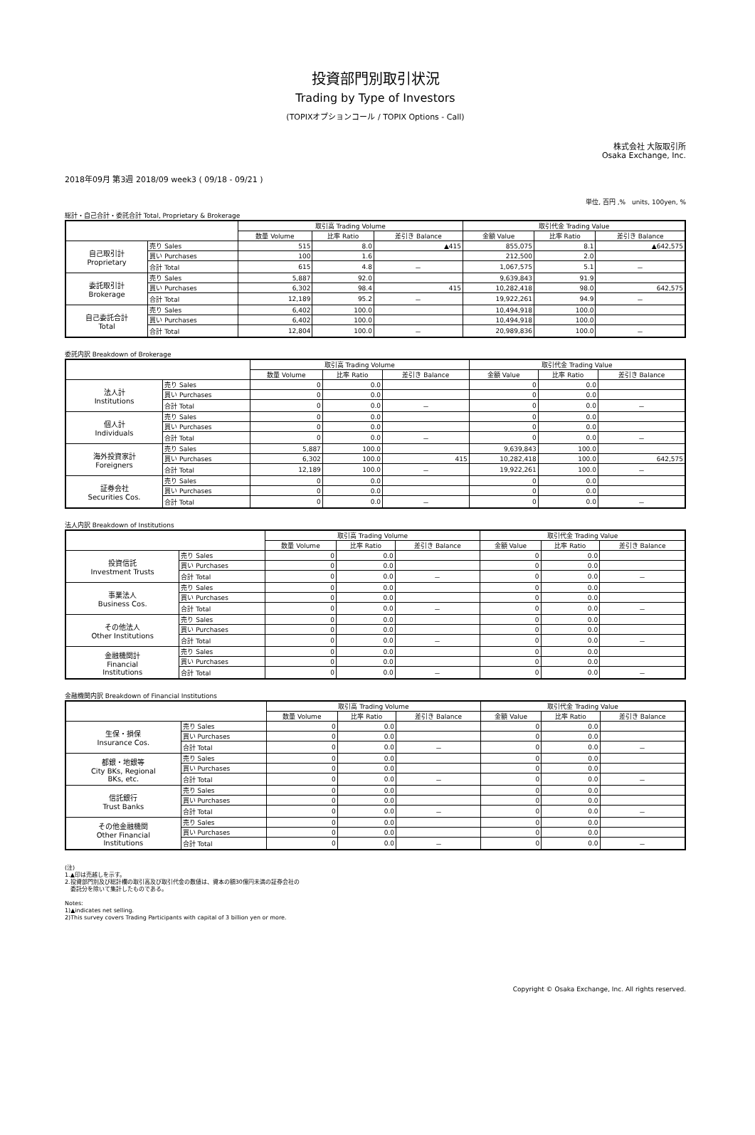投資部門別取引状況
Trading by Type of Investors
(TOPIXオプションコール / TOPIX Options - Call)
株式会社 大阪取引所
Osaka Exchange, Inc.
2018年09月 第3週 2018/09 week3 ( 09/18 - 09/21 )
単位, 百円 ,%　units, 100yen, %
総計・自己合計・委託合計 Total, Proprietary & Brokerage
| | | 取引高 Trading Volume | | | 取引代金 Trading Value | | |
| --- | --- | --- | --- | --- | --- | --- | --- |
| | | 数量 Volume | 比率 Ratio | 差引き Balance | 金額 Value | 比率 Ratio | 差引き Balance |
| 自己取引計 Proprietary | 売り Sales | 515 | 8.0 | ▲415 | 855,075 | 8.1 | ▲642,575 |
| | 買い Purchases | 100 | 1.6 | | 212,500 | 2.0 | |
| | 合計 Total | 615 | 4.8 | － | 1,067,575 | 5.1 | － |
| 委託取引計 Brokerage | 売り Sales | 5,887 | 92.0 | | 9,639,843 | 91.9 | |
| | 買い Purchases | 6,302 | 98.4 | 415 | 10,282,418 | 98.0 | 642,575 |
| | 合計 Total | 12,189 | 95.2 | － | 19,922,261 | 94.9 | － |
| 自己委託合計 Total | 売り Sales | 6,402 | 100.0 | | 10,494,918 | 100.0 | |
| | 買い Purchases | 6,402 | 100.0 | | 10,494,918 | 100.0 | |
| | 合計 Total | 12,804 | 100.0 | － | 20,989,836 | 100.0 | － |
委託内訳 Breakdown of Brokerage
| | | 取引高 Trading Volume | | | 取引代金 Trading Value | | |
| --- | --- | --- | --- | --- | --- | --- | --- |
| | | 数量 Volume | 比率 Ratio | 差引き Balance | 金額 Value | 比率 Ratio | 差引き Balance |
| 法人計 Institutions | 売り Sales | 0 | 0.0 | | 0 | 0.0 | |
| | 買い Purchases | 0 | 0.0 | | 0 | 0.0 | |
| | 合計 Total | 0 | 0.0 | － | 0 | 0.0 | － |
| 個人計 Individuals | 売り Sales | 0 | 0.0 | | 0 | 0.0 | |
| | 買い Purchases | 0 | 0.0 | | 0 | 0.0 | |
| | 合計 Total | 0 | 0.0 | － | 0 | 0.0 | － |
| 海外投資家計 Foreigners | 売り Sales | 5,887 | 100.0 | | 9,639,843 | 100.0 | |
| | 買い Purchases | 6,302 | 100.0 | 415 | 10,282,418 | 100.0 | 642,575 |
| | 合計 Total | 12,189 | 100.0 | － | 19,922,261 | 100.0 | － |
| 証券会社 Securities Cos. | 売り Sales | 0 | 0.0 | | 0 | 0.0 | |
| | 買い Purchases | 0 | 0.0 | | 0 | 0.0 | |
| | 合計 Total | 0 | 0.0 | － | 0 | 0.0 | － |
法人内訳 Breakdown of Institutions
| | | 取引高 Trading Volume | | | 取引代金 Trading Value | | |
| --- | --- | --- | --- | --- | --- | --- | --- |
| | | 数量 Volume | 比率 Ratio | 差引き Balance | 金額 Value | 比率 Ratio | 差引き Balance |
| 投資信託 Investment Trusts | 売り Sales | 0 | 0.0 | | 0 | 0.0 | |
| | 買い Purchases | 0 | 0.0 | | 0 | 0.0 | |
| | 合計 Total | 0 | 0.0 | － | 0 | 0.0 | － |
| 事業法人 Business Cos. | 売り Sales | 0 | 0.0 | | 0 | 0.0 | |
| | 買い Purchases | 0 | 0.0 | | 0 | 0.0 | |
| | 合計 Total | 0 | 0.0 | － | 0 | 0.0 | － |
| その他法人 Other Institutions | 売り Sales | 0 | 0.0 | | 0 | 0.0 | |
| | 買い Purchases | 0 | 0.0 | | 0 | 0.0 | |
| | 合計 Total | 0 | 0.0 | － | 0 | 0.0 | － |
| 金融機関計 Financial Institutions | 売り Sales | 0 | 0.0 | | 0 | 0.0 | |
| | 買い Purchases | 0 | 0.0 | | 0 | 0.0 | |
| | 合計 Total | 0 | 0.0 | － | 0 | 0.0 | － |
金融機関内訳 Breakdown of Financial Institutions
| | | 取引高 Trading Volume | | | 取引代金 Trading Value | | |
| --- | --- | --- | --- | --- | --- | --- | --- |
| | | 数量 Volume | 比率 Ratio | 差引き Balance | 金額 Value | 比率 Ratio | 差引き Balance |
| 生保・損保 Insurance Cos. | 売り Sales | 0 | 0.0 | | 0 | 0.0 | |
| | 買い Purchases | 0 | 0.0 | | 0 | 0.0 | |
| | 合計 Total | 0 | 0.0 | － | 0 | 0.0 | － |
| 都銀・地銀等 City BKs, Regional BKs, etc. | 売り Sales | 0 | 0.0 | | 0 | 0.0 | |
| | 買い Purchases | 0 | 0.0 | | 0 | 0.0 | |
| | 合計 Total | 0 | 0.0 | － | 0 | 0.0 | － |
| 信託銀行 Trust Banks | 売り Sales | 0 | 0.0 | | 0 | 0.0 | |
| | 買い Purchases | 0 | 0.0 | | 0 | 0.0 | |
| | 合計 Total | 0 | 0.0 | － | 0 | 0.0 | － |
| その他金融機関 Other Financial Institutions | 売り Sales | 0 | 0.0 | | 0 | 0.0 | |
| | 買い Purchases | 0 | 0.0 | | 0 | 0.0 | |
| | 合計 Total | 0 | 0.0 | － | 0 | 0.0 | － |
(注)
1.▲印は売越しを示す。
2.投資部門別及び総計欄の取引高及び取引代金の数値は、資本の額30億円未満の証券会社の
　委託分を除いて集計したものである。
Notes:
1)▲indicates net selling.
2)This survey covers Trading Participants with capital of 3 billion yen or more.
Copyright © Osaka Exchange, Inc. All rights reserved.